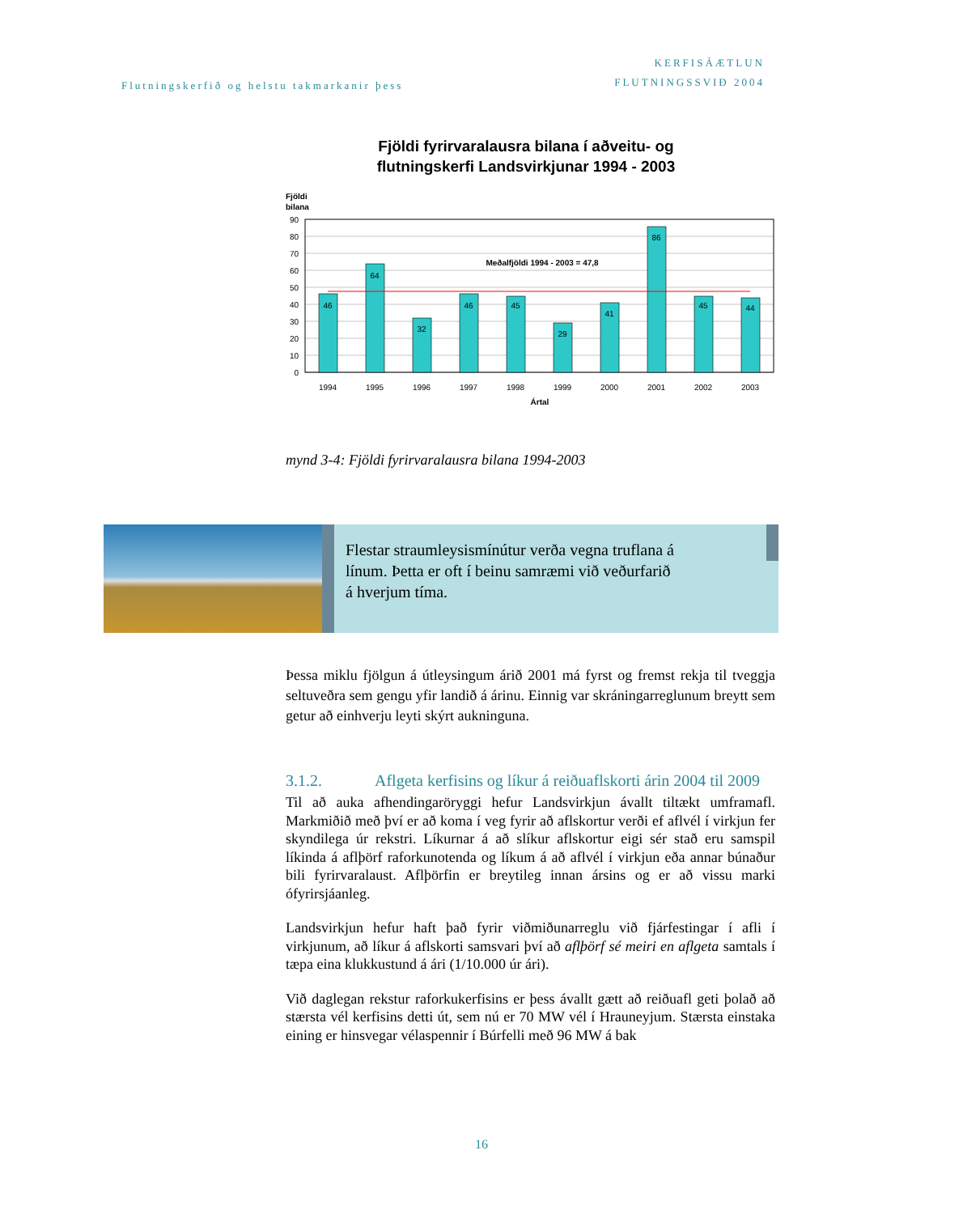Flutningskerfið og helstu takmarkanir þess
KERFISÁÆTLUN
FLUTNINGSSVIÐ 2004
Fjöldi fyrirvaralausra bilana í aðveitu- og
flutningskerfi Landsvirkjunar 1994 - 2003
Fjöldi
bilana
90
80
70
60
50
40
30
20
10
0
46
64
32
46
45
29
41
86
45
44
Meðalfjöldi 1994 - 2003 = 47,8
1994
1995
1996
1997
1998
1999
2000
2001
2002
2003
Ártal
mynd 3-4: Fjöldi fyrirvaralausra bilana 1994-2003
Flestar straumleysismínútur verða vegna truflana á
línum. Þetta er oft í beinu samræmi við veðurfarið
á hverjum tíma.
Þessa miklu fjölgun á útleysingum árið 2001 má fyrst og fremst rekja til tveggja seltuveðra sem gengu yfir landið á árinu. Einnig var skráningarreglunum breytt sem getur að einhverju leyti skýrt aukninguna.
3.1.2. Aflgeta kerfisins og líkur á reiðuaflskorti árin 2004 til 2009
Til að auka afhendingaröryggi hefur Landsvirkjun ávallt tiltækt umframafl. Markmiðið með því er að koma í veg fyrir að aflskortur verði ef aflvél í virkjun fer skyndilega úr rekstri. Líkurnar á að slíkur aflskortur eigi sér stað eru samspil líkinda á aflþörf raforkunotenda og líkum á að aflvél í virkjun eða annar búnaður bili fyrirvaralaust. Aflþörfin er breytileg innan ársins og er að vissu marki ófyrirsjáanleg.
Landsvirkjun hefur haft það fyrir viðmiðunarreglu við fjárfestingar í afli í virkjunum, að líkur á aflskorti samsvari því að aflþörf sé meiri en aflgeta samtals í tæpa eina klukkustund á ári (1/10.000 úr ári).
Við daglegan rekstur raforkukerfisins er þess ávallt gætt að reiðuafl geti þolað að stærsta vél kerfisins detti út, sem nú er 70 MW vél í Hrauneyjum. Stærsta einstaka eining er hinsvegar vélaspennir í Búrfelli með 96 MW á bak
16